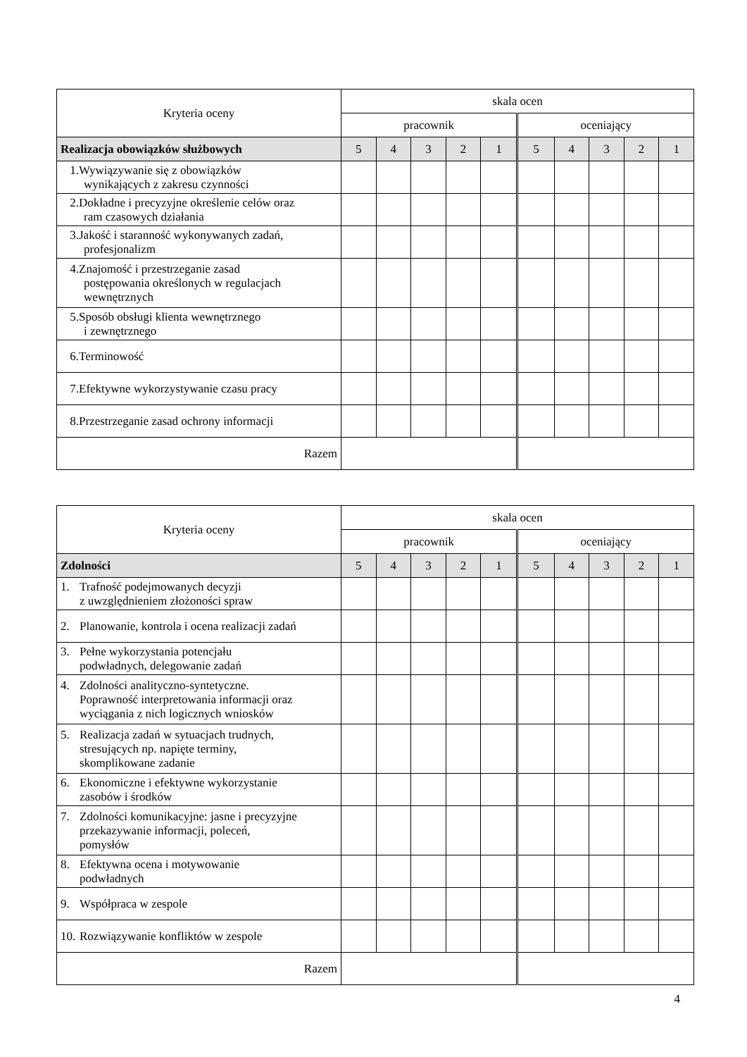| Kryteria oceny | skala ocen | | | | | | | | | |
| --- | --- | --- | --- | --- | --- | --- | --- | --- | --- | --- |
| | pracownik | | | | | oceniający | | | | |
| Realizacja obowiązków służbowych | 5 | 4 | 3 | 2 | 1 | 5 | 4 | 3 | 2 | 1 |
| 1. Wywiązywanie się z obowiązków wynikających z zakresu czynności | | | | | | | | | | |
| 2. Dokładne i precyzyjne określenie celów oraz ram czasowych działania | | | | | | | | | | |
| 3. Jakość i staranność wykonywanych zadań, profesjonalizm | | | | | | | | | | |
| 4. Znajomość i przestrzeganie zasad postępowania określonych w regulacjach wewnętrznych | | | | | | | | | | |
| 5. Sposób obsługi klienta wewnętrznego i zewnętrznego | | | | | | | | | | |
| 6. Terminowość | | | | | | | | | | |
| 7. Efektywne wykorzystywanie czasu pracy | | | | | | | | | | |
| 8. Przestrzeganie zasad ochrony informacji | | | | | | | | | | |
| Razem | | | | | | | | | | |
| Kryteria oceny | skala ocen | | | | | | | | | |
| --- | --- | --- | --- | --- | --- | --- | --- | --- | --- | --- |
| | pracownik | | | | | oceniający | | | | |
| Zdolności | 5 | 4 | 3 | 2 | 1 | 5 | 4 | 3 | 2 | 1 |
| 1. Trafność podejmowanych decyzji z uwzględnieniem złożoności spraw | | | | | | | | | | |
| 2. Planowanie, kontrola i ocena realizacji zadań | | | | | | | | | | |
| 3. Pełne wykorzystania potencjału podwładnych, delegowanie zadań | | | | | | | | | | |
| 4. Zdolności analityczno-syntetyczne. Poprawność interpretowania informacji oraz wyciągania z nich logicznych wniosków | | | | | | | | | | |
| 5. Realizacja zadań w sytuacjach trudnych, stresujących np. napięte terminy, skomplikowane zadanie | | | | | | | | | | |
| 6. Ekonomiczne i efektywne wykorzystanie zasobów i środków | | | | | | | | | | |
| 7. Zdolności komunikacyjne: jasne i precyzyjne przekazywanie informacji, poleceń, pomysłów | | | | | | | | | | |
| 8. Efektywna ocena i motywowanie podwładnych | | | | | | | | | | |
| 9. Współpraca w zespole | | | | | | | | | | |
| 10. Rozwiązywanie konfliktów w zespole | | | | | | | | | | |
| Razem | | | | | | | | | | |
4